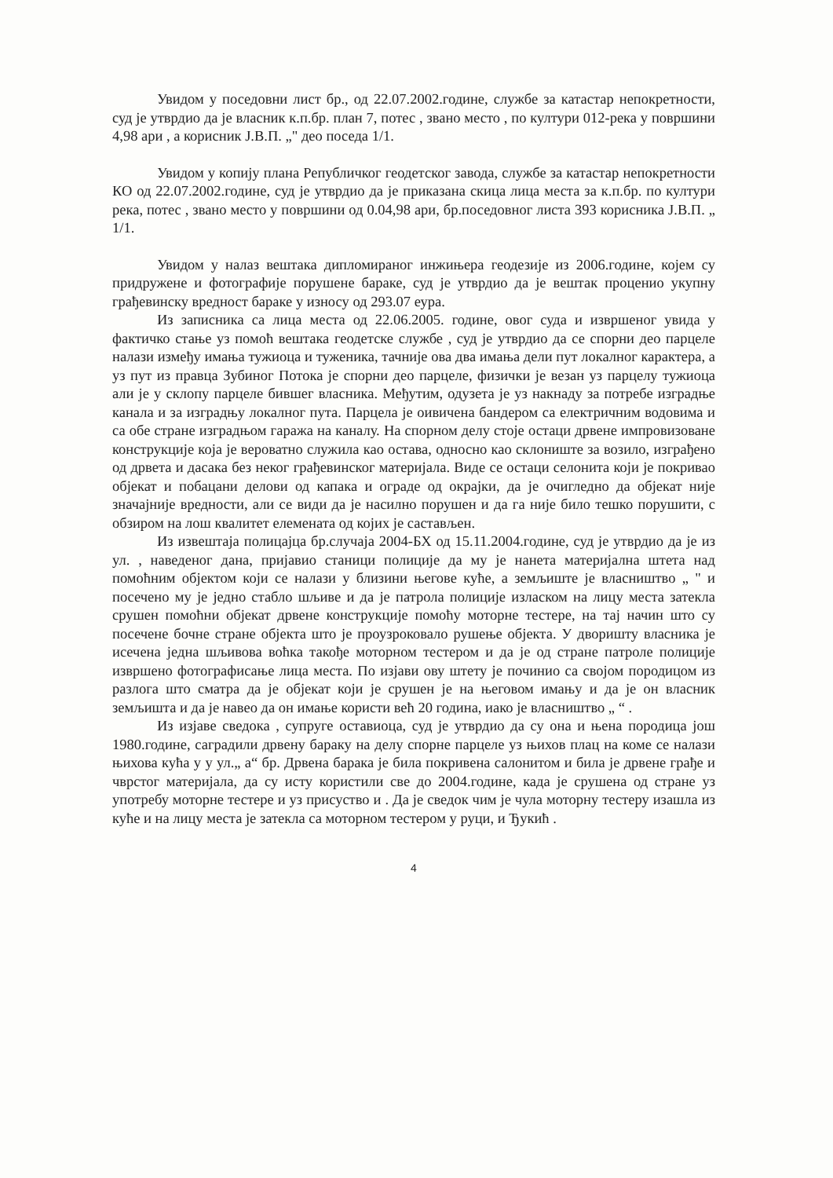Увидом у поседовни лист бр., од 22.07.2002.године, службе за катастар непокретности, суд је утврдио да је власник к.п.бр. план 7, потес , звано место , по култури 012-река у површини 4,98 ари , а корисник Ј.В.П. „" део поседа 1/1.
Увидом у копију плана Републичког геодетског завода, службе за катастар непокретности КО од 22.07.2002.године, суд је утврдио да је приказана скица лица места за к.п.бр. по култури река, потес , звано место у површини од 0.04,98 ари, бр.поседовног листа 393 корисника Ј.В.П. „ 1/1.
Увидом у налаз вештака дипломираног инжињера геодезије из 2006.године, којем су придружене и фотографије порушене бараке, суд је утврдио да је вештак проценио укупну грађевинску вредност бараке у износу од 293.07 еура.
Из записника са лица места од 22.06.2005. године, овог суда и извршеног увида у фактичко стање уз помоћ вештака геодетске службе , суд је утврдио да се спорни део парцеле налази између имања тужиоца и туженика, тачније ова два имања дели пут локалног карактера, а уз пут из правца Зубиног Потока је спорни део парцеле, физички је везан уз парцелу тужиоца али је у склопу парцеле бившег власника. Међутим, одузета је уз накнаду за потребе изградње канала и за изградњу локалног пута. Парцела је оивичена бандером са електричним водовима и са обе стране изградњом гаража на каналу. На спорном делу стоје остаци дрвене импровизоване конструкције која је вероватно служила као остава, односно као склониште за возило, изграђено од дрвета и дасака без неког грађевинског материјала. Виде се остаци селонита који је покривао објекат и побацани делови од капака и ограде од окрајки, да је очигледно да објекат није значајније вредности, али се види да је насилно порушен и да га није било тешко порушити, с обзиром на лош квалитет елемената од којих је састављен.
Из извештаја полицајца бр.случаја 2004-БХ од 15.11.2004.године, суд је утврдио да је из ул. , наведеног дана, пријавио станици полиције да му је нанета материјална штета над помоћним објектом који се налази у близини његове куће, а земљиште је власништво „ " и посечено му је једно стабло шљиве и да је патрола полиције изласком на лицу места затекла срушен помоћни објекат дрвене конструкције помоћу моторне тестере, на тај начин што су посечене бочне стране објекта што је проузроковало рушење објекта. У дворишту власника је исечена једна шљивова воћка такође моторном тестером и да је од стране патроле полиције извршено фотографисање лица места. По изјави ову штету је починио са својом породицом из разлога што сматра да је објекат који је срушен је на његовом имању и да је он власник земљишта и да је навео да он имање користи већ 20 година, иако је власништво „ “ .
Из изјаве сведока , супруге оставиоца, суд је утврдио да су она и њена породица још 1980.године, саградили дрвену бараку на делу спорне парцеле уз њихов плац на коме се налази њихова кућа у у ул.„ а“ бр. Дрвена барака је била покривена салонитом и била је дрвене грађе и чврстог материјала, да су исту користили све до 2004.године, када је срушена од стране уз употребу моторне тестере и уз присуство и . Да је сведок чим је чула моторну тестеру изашла из куће и на лицу места је затекла са моторном тестером у руци, и Ђукић .
4